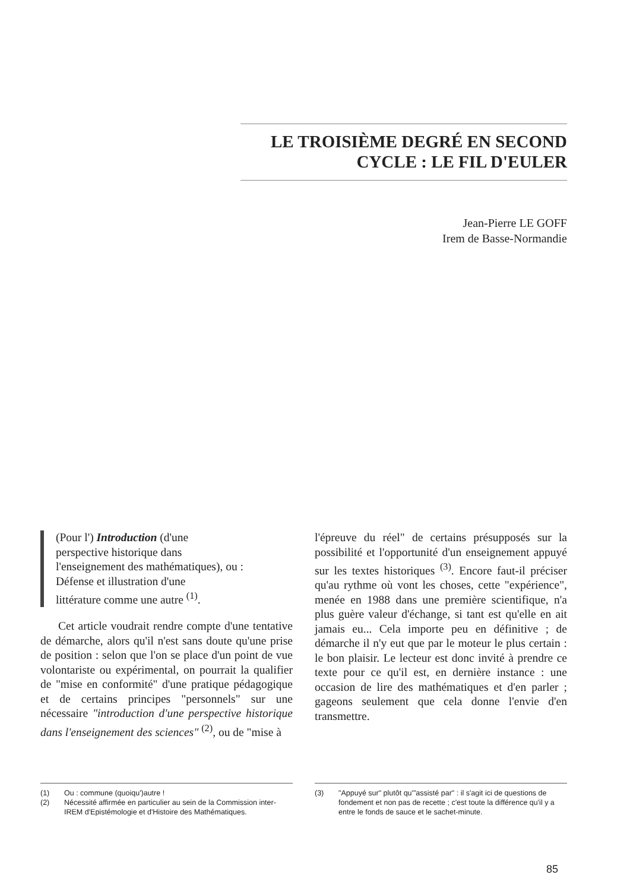LE TROISIÈME DEGRÉ EN SECOND
CYCLE : LE FIL D'EULER
Jean-Pierre LE GOFF
Irem de Basse-Normandie
(Pour l') Introduction (d'une
perspective historique dans
l'enseignement des mathématiques), ou :
Défense et illustration d'une
littérature comme une autre <sup>(1)</sup>.
Cet article voudrait rendre compte d'une tentative de démarche, alors qu'il n'est sans doute qu'une prise de position : selon que l'on se place d'un point de vue volontariste ou expérimental, on pourrait la qualifier de "mise en conformité" d'une pratique pédagogique et de certains principes "personnels" sur une nécessaire "introduction d'une perspective historique dans l'enseignement des sciences" <sup>(2)</sup>, ou de "mise à
l'épreuve du réel" de certains présupposés sur la possibilité et l'opportunité d'un enseignement appuyé sur les textes historiques <sup>(3)</sup>. Encore faut-il préciser qu'au rythme où vont les choses, cette "expérience", menée en 1988 dans une première scientifique, n'a plus guère valeur d'échange, si tant est qu'elle en ait jamais eu... Cela importe peu en définitive ; de démarche il n'y eut que par le moteur le plus certain : le bon plaisir. Le lecteur est donc invité à prendre ce texte pour ce qu'il est, en dernière instance : une occasion de lire des mathématiques et d'en parler ; gageons seulement que cela donne l'envie d'en transmettre.
(1) Ou : commune (quoiqu')autre !
(2) Nécessité affirmée en particulier au sein de la Commission inter-IREM d'Epistémologie et d'Histoire des Mathématiques.
(3) "Appuyé sur" plutôt qu'"assisté par" : il s'agit ici de questions de fondement et non pas de recette ; c'est toute la différence qu'il y a entre le fonds de sauce et le sachet-minute.
85